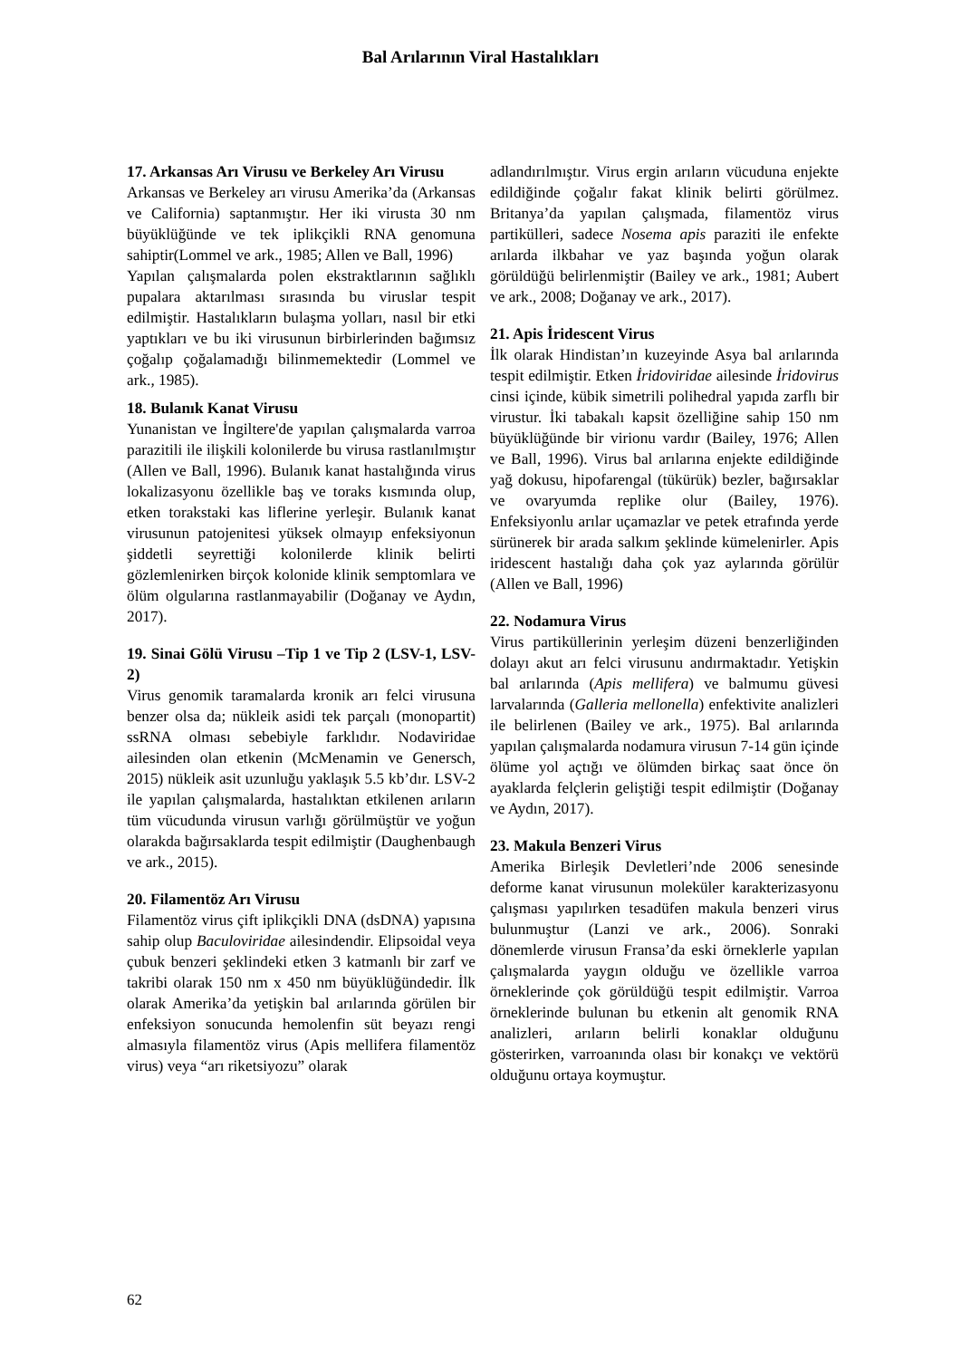Bal Arılarının Viral Hastalıkları
17. Arkansas Arı Virusu ve Berkeley Arı Virusu
Arkansas ve Berkeley arı virusu Amerika’da (Arkansas ve California) saptanmıştır. Her iki virusta 30 nm büyüklüğünde ve tek iplikçikli RNA genomuna sahiptir(Lommel ve ark., 1985; Allen ve Ball, 1996)
Yapılan çalışmalarda polen ekstraktlarının sağlıklı pupalara aktarılması sırasında bu viruslar tespit edilmiştir. Hastalıkların bulaşma yolları, nasıl bir etki yaptıkları ve bu iki virusunun birbirlerinden bağımsız çoğalıp çoğalamadığı bilinmemektedir (Lommel ve ark., 1985).
18. Bulanık Kanat Virusu
Yunanistan ve İngiltere'de yapılan çalışmalarda varroa parazitili ile ilişkili kolonilerde bu virusa rastlanılmıştır (Allen ve Ball, 1996). Bulanık kanat hastalığında virus lokalizasyonu özellikle baş ve toraks kısmında olup, etken torakstaki kas liflerine yerleşir. Bulanık kanat virusunun patojenitesi yüksek olmayıp enfeksiyonun şiddetli seyrettiği kolonilerde klinik belirti gözlemlenirken birçok kolonide klinik semptomlara ve ölüm olgularına rastlanmayabilir (Doğanay ve Aydın, 2017).
19. Sinai Gölü Virusu –Tip 1 ve Tip 2 (LSV-1, LSV-2)
Virus genomik taramalarda kronik arı felci virusuna benzer olsa da; nükleik asidi tek parçalı (monopartit) ssRNA olması sebebiyle farklıdır. Nodaviridae ailesinden olan etkenin (McMenamin ve Genersch, 2015) nükleik asit uzunluğu yaklaşık 5.5 kb’dır. LSV-2 ile yapılan çalışmalarda, hastalıktan etkilenen arıların tüm vücudunda virusun varlığı görülmüştür ve yoğun olarakda bağırsaklarda tespit edilmiştir (Daughenbaugh ve ark., 2015).
20. Filamentöz Arı Virusu
Filamentöz virus çift iplikçikli DNA (dsDNA) yapısına sahip olup Baculoviridae ailesindendir. Elipsoidal veya çubuk benzeri şeklindeki etken 3 katmanlı bir zarf ve takribi olarak 150 nm x 450 nm büyüklüğündedir. İlk olarak Amerika’da yetişkin bal arılarında görülen bir enfeksiyon sonucunda hemolenfin süt beyazı rengi almasıyla filamentöz virus (Apis mellifera filamentöz virus) veya “arı riketsiyozu” olarak
adlandırılmıştır. Virus ergin arıların vücuduna enjekte edildiğinde çoğalır fakat klinik belirti görülmez. Britanya’da yapılan çalışmada, filamentöz virus partikülleri, sadece Nosema apis paraziti ile enfekte arılarda ilkbahar ve yaz başında yoğun olarak görüldüğü belirlenmiştir (Bailey ve ark., 1981; Aubert ve ark., 2008; Doğanay ve ark., 2017).
21. Apis İridescent Virus
İlk olarak Hindistan’ın kuzeyinde Asya bal arılarında tespit edilmiştir. Etken İridoviridae ailesinde İridovirus cinsi içinde, kübik simetrili polihedral yapıda zarflı bir virustur. İki tabakalı kapsit özelliğine sahip 150 nm büyüklüğünde bir virionu vardır (Bailey, 1976; Allen ve Ball, 1996). Virus bal arılarına enjekte edildiğinde yağ dokusu, hipofarengal (tükürük) bezler, bağırsaklar ve ovaryumda replike olur (Bailey, 1976). Enfeksiyonlu arılar uçamazlar ve petek etrafında yerde sürünerek bir arada salkım şeklinde kümelenirler. Apis iridescent hastalığı daha çok yaz aylarında görülür (Allen ve Ball, 1996)
22. Nodamura Virus
Virus partiküllerinin yerleşim düzeni benzerliğinden dolayı akut arı felci virusunu andırmaktadır. Yetişkin bal arılarında (Apis mellifera) ve balmumu güvesi larvalarında (Galleria mellonella) enfektivite analizleri ile belirlenen (Bailey ve ark., 1975). Bal arılarında yapılan çalışmalarda nodamura virusun 7-14 gün içinde ölüme yol açtığı ve ölümden birkaç saat önce ön ayaklarda felçlerin geliştiği tespit edilmiştir (Doğanay ve Aydın, 2017).
23. Makula Benzeri Virus
Amerika Birleşik Devletleri’nde 2006 senesinde deforme kanat virusunun moleküler karakterizasyonu çalışması yapılırken tesadüfen makula benzeri virus bulunmuştur (Lanzi ve ark., 2006). Sonraki dönemlerde virusun Fransa’da eski örneklerle yapılan çalışmalarda yaygın olduğu ve özellikle varroa örneklerinde çok görüldüğü tespit edilmiştir. Varroa örneklerinde bulunan bu etkenin alt genomik RNA analizleri, arıların belirli konaklar olduğunu gösterirken, varroanında olası bir konakçı ve vektörü olduğunu ortaya koymuştur.
62